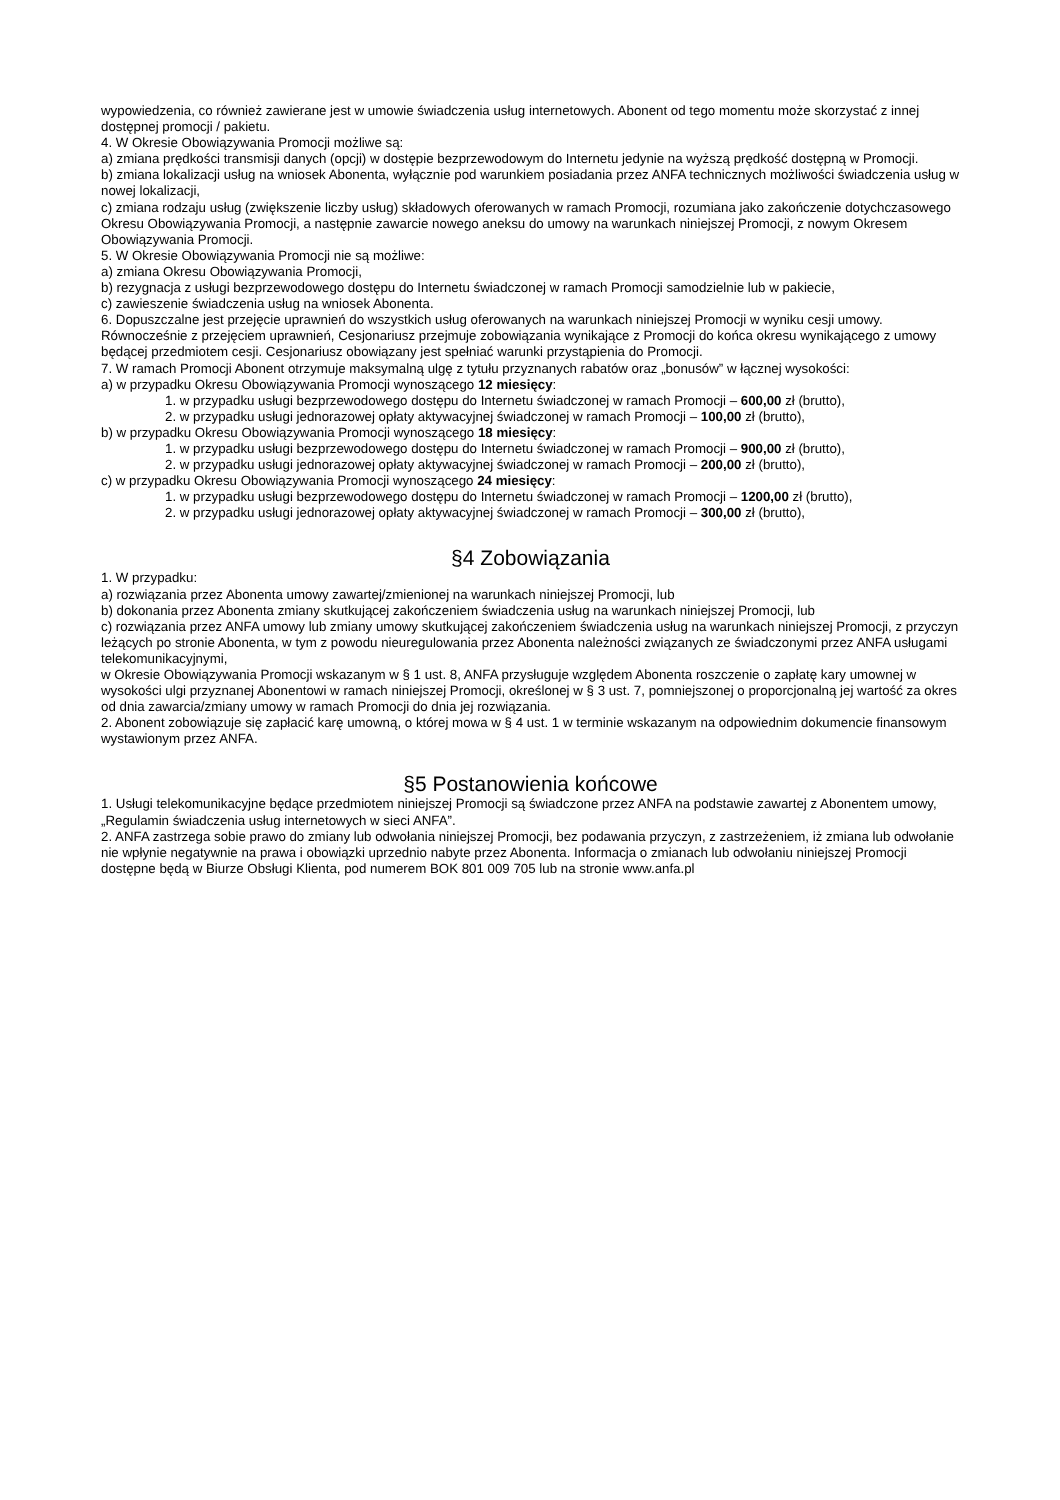wypowiedzenia, co również zawierane jest w umowie świadczenia usług internetowych. Abonent od tego momentu może skorzystać z innej dostępnej promocji / pakietu.
4. W Okresie Obowiązywania Promocji możliwe są:
a) zmiana prędkości transmisji danych (opcji) w dostępie bezprzewodowym do Internetu jedynie na wyższą prędkość dostępną w Promocji.
b) zmiana lokalizacji usług na wniosek Abonenta, wyłącznie pod warunkiem posiadania przez ANFA technicznych możliwości świadczenia usług w nowej lokalizacji,
c) zmiana rodzaju usług (zwiększenie liczby usług) składowych oferowanych w ramach Promocji, rozumiana jako zakończenie dotychczasowego Okresu Obowiązywania Promocji, a następnie zawarcie nowego aneksu do umowy na warunkach niniejszej Promocji, z nowym Okresem Obowiązywania Promocji.
5. W Okresie Obowiązywania Promocji nie są możliwe:
a) zmiana Okresu Obowiązywania Promocji,
b) rezygnacja z usługi bezprzewodowego dostępu do Internetu świadczonej w ramach Promocji samodzielnie lub w pakiecie,
c) zawieszenie świadczenia usług na wniosek Abonenta.
6. Dopuszczalne jest przejęcie uprawnień do wszystkich usług oferowanych na warunkach niniejszej Promocji w wyniku cesji umowy. Równocześnie z przejęciem uprawnień, Cesjonariusz przejmuje zobowiązania wynikające z Promocji do końca okresu wynikającego z umowy będącej przedmiotem cesji. Cesjonariusz obowiązany jest spełniać warunki przystąpienia do Promocji.
7. W ramach Promocji Abonent otrzymuje maksymalną ulgę z tytułu przyznanych rabatów oraz „bonusów” w łącznej wysokości:
a) w przypadku Okresu Obowiązywania Promocji wynoszącego 12 miesięcy:
1. w przypadku usługi bezprzewodowego dostępu do Internetu świadczonej w ramach Promocji – 600,00 zł (brutto),
2. w przypadku usługi jednorazowej opłaty aktywacyjnej świadczonej w ramach Promocji – 100,00 zł (brutto),
b) w przypadku Okresu Obowiązywania Promocji wynoszącego 18 miesięcy:
1. w przypadku usługi bezprzewodowego dostępu do Internetu świadczonej w ramach Promocji – 900,00 zł (brutto),
2. w przypadku usługi jednorazowej opłaty aktywacyjnej świadczonej w ramach Promocji – 200,00 zł (brutto),
c) w przypadku Okresu Obowiązywania Promocji wynoszącego 24 miesięcy:
1. w przypadku usługi bezprzewodowego dostępu do Internetu świadczonej w ramach Promocji – 1200,00 zł (brutto),
2. w przypadku usługi jednorazowej opłaty aktywacyjnej świadczonej w ramach Promocji – 300,00 zł (brutto),
§4 Zobowiązania
1. W przypadku:
a) rozwiązania przez Abonenta umowy zawartej/zmienionej na warunkach niniejszej Promocji, lub
b) dokonania przez Abonenta zmiany skutkującej zakończeniem świadczenia usług na warunkach niniejszej Promocji, lub
c) rozwiązania przez ANFA umowy lub zmiany umowy skutkującej zakończeniem świadczenia usług na warunkach niniejszej Promocji, z przyczyn leżących po stronie Abonenta, w tym z powodu nieuregulowania przez Abonenta należności związanych ze świadczonymi przez ANFA usługami telekomunikacyjnymi,
w Okresie Obowiązywania Promocji wskazanym w § 1 ust. 8, ANFA przysługuje względem Abonenta roszczenie o zapłatę kary umownej w wysokości ulgi przyznanej Abonentowi w ramach niniejszej Promocji, określonej w § 3 ust. 7, pomniejszonej o proporcjonalną jej wartość za okres od dnia zawarcia/zmiany umowy w ramach Promocji do dnia jej rozwiązania.
2. Abonent zobowiązuje się zapłacić karę umowną, o której mowa w § 4 ust. 1 w terminie wskazanym na odpowiednim dokumencie finansowym wystawionym przez ANFA.
§5 Postanowienia końcowe
1. Usługi telekomunikacyjne będące przedmiotem niniejszej Promocji są świadczone przez ANFA na podstawie zawartej z Abonentem umowy, „Regulamin świadczenia usług internetowych w sieci ANFA”.
2. ANFA zastrzega sobie prawo do zmiany lub odwołania niniejszej Promocji, bez podawania przyczyn, z zastrzeżeniem, iż zmiana lub odwołanie nie wpłynie negatywnie na prawa i obowiązki uprzednio nabyte przez Abonenta. Informacja o zmianach lub odwołaniu niniejszej Promocji dostępne będą w Biurze Obsługi Klienta, pod numerem BOK 801 009 705 lub na stronie www.anfa.pl